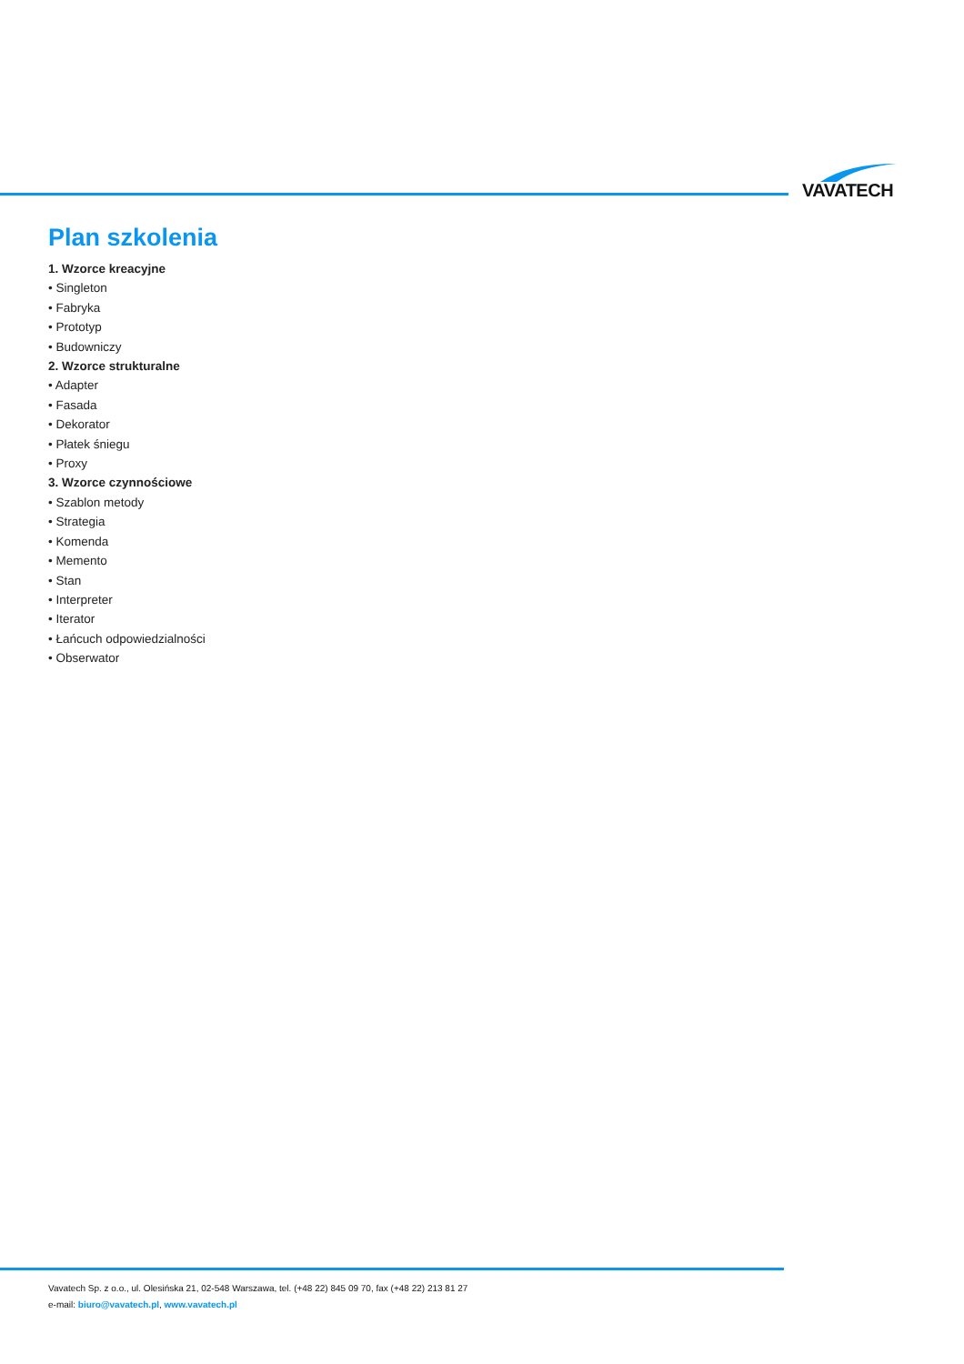VAVATECH
Plan szkolenia
1. Wzorce kreacyjne
• Singleton
• Fabryka
• Prototyp
• Budowniczy
2. Wzorce strukturalne
• Adapter
• Fasada
• Dekorator
• Płatek śniegu
• Proxy
3. Wzorce czynnościowe
• Szablon metody
• Strategia
• Komenda
• Memento
• Stan
• Interpreter
• Iterator
• Łańcuch odpowiedzialności
• Obserwator
Vavatech Sp. z o.o., ul. Olesińska 21, 02-548 Warszawa, tel. (+48 22) 845 09 70, fax (+48 22) 213 81 27
e-mail: biuro@vavatech.pl, www.vavatech.pl